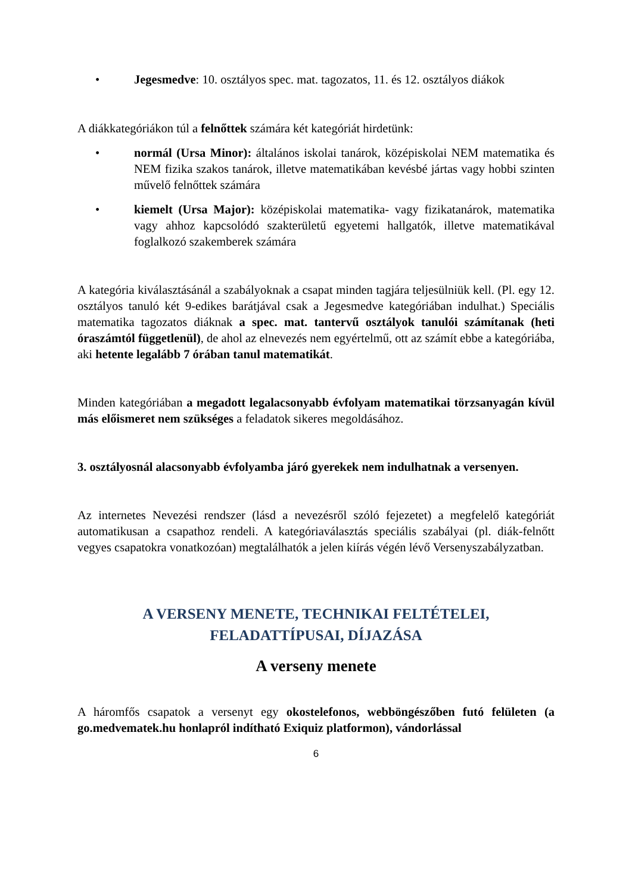• Jegesmedve: 10. osztályos spec. mat. tagozatos, 11. és 12. osztályos diákok
A diákkategóriákon túl a felnőttek számára két kategóriát hirdetünk:
• normál (Ursa Minor): általános iskolai tanárok, középiskolai NEM matematika és NEM fizika szakos tanárok, illetve matematikában kevésbé jártas vagy hobbi szinten művelő felnőttek számára
• kiemelt (Ursa Major): középiskolai matematika- vagy fizikatanárok, matematika vagy ahhoz kapcsolódó szakterületű egyetemi hallgatók, illetve matematikával foglalkozó szakemberek számára
A kategória kiválasztásánál a szabályoknak a csapat minden tagjára teljesülniük kell. (Pl. egy 12. osztályos tanuló két 9-edikes barátjával csak a Jegesmedve kategóriában indulhat.) Speciális matematika tagozatos diáknak a spec. mat. tantervű osztályok tanulói számítanak (heti óraszámtól függetlenül), de ahol az elnevezés nem egyértelmű, ott az számít ebbe a kategóriába, aki hetente legalább 7 órában tanul matematikát.
Minden kategóriában a megadott legalacsonyabb évfolyam matematikai törzsanyagán kívül más előismeret nem szükséges a feladatok sikeres megoldásához.
3. osztályosnál alacsonyabb évfolyamba járó gyerekek nem indulhatnak a versenyen.
Az internetes Nevezési rendszer (lásd a nevezésről szóló fejezetet) a megfelelő kategóriát automatikusan a csapathoz rendeli. A kategóriaválasztás speciális szabályai (pl. diák-felnőtt vegyes csapatokra vonatkozóan) megtalálhatók a jelen kiírás végén lévő Versenyszabályzatban.
A VERSENY MENETE, TECHNIKAI FELTÉTELEI,
FELADATTÍPUSAI, DÍJAZÁSA
A verseny menete
A háromfős csapatok a versenyt egy okostelefonos, webböngészőben futó felületen (a go.medvematek.hu honlapról indítható Exiquiz platformon), vándorlással
6